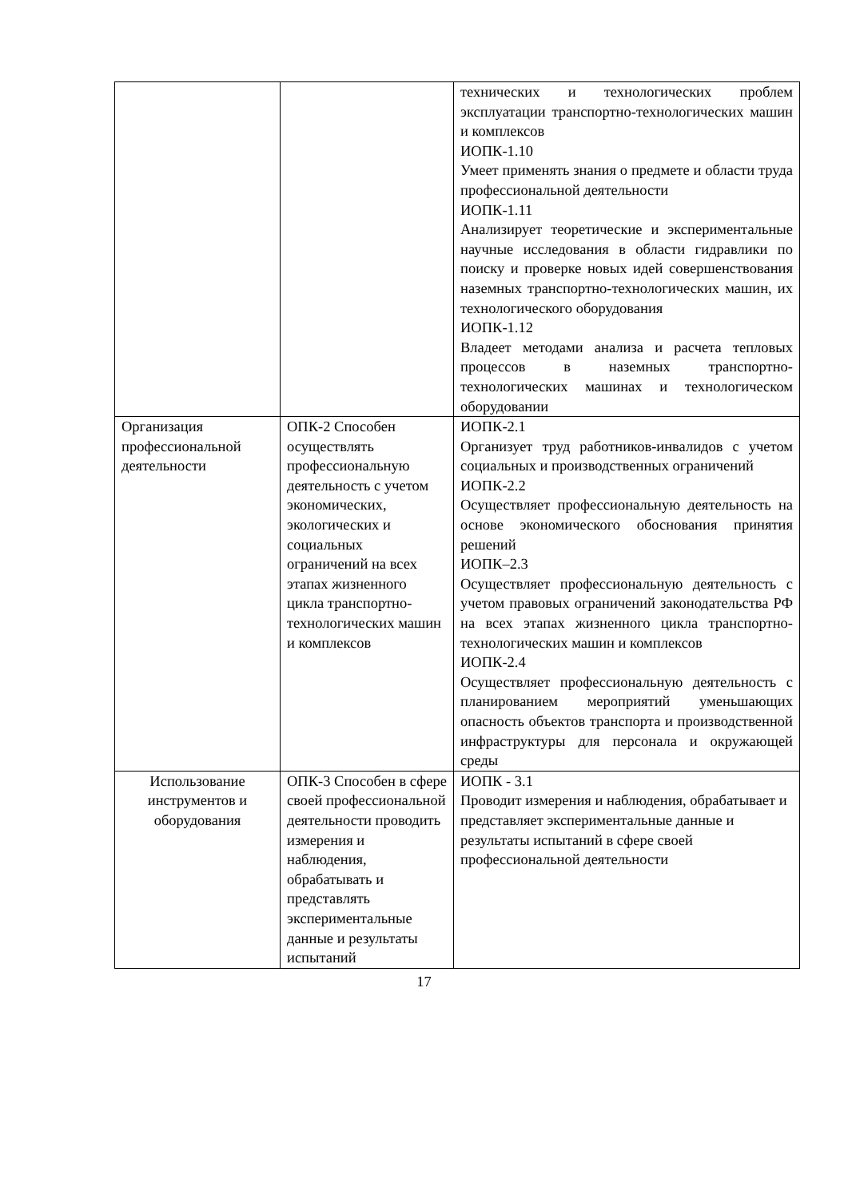| | | технических и технологических проблем эксплуатации транспортно-технологических машин и комплексов ИОПК-1.10 Умеет применять знания о предмете и области труда профессиональной деятельности ИОПК-1.11 Анализирует теоретические и экспериментальные научные исследования в области гидравлики по поиску и проверке новых идей совершенствования наземных транспортно-технологических машин, их технологического оборудования ИОПК-1.12 Владеет методами анализа и расчета тепловых процессов в наземных транспортно-технологических машинах и технологическом оборудовании |
| Организация профессиональной деятельности | ОПК-2 Способен осуществлять профессиональную деятельность с учетом экономических, экологических и социальных ограничений на всех этапах жизненного цикла транспортно-технологических машин и комплексов | ИОПК-2.1 Организует труд работников-инвалидов с учетом социальных и производственных ограничений ИОПК-2.2 Осуществляет профессиональную деятельность на основе экономического обоснования принятия решений ИОПК–2.3 Осуществляет профессиональную деятельность с учетом правовых ограничений законодательства РФ на всех этапах жизненного цикла транспортно-технологических машин и комплексов ИОПК-2.4 Осуществляет профессиональную деятельность с планированием мероприятий уменьшающих опасность объектов транспорта и производственной инфраструктуры для персонала и окружающей среды |
| Использование инструментов и оборудования | ОПК-3 Способен в сфере своей профессиональной деятельности проводить измерения и наблюдения, обрабатывать и представлять экспериментальные данные и результаты испытаний | ИОПК - 3.1 Проводит измерения и наблюдения, обрабатывает и представляет экспериментальные данные и результаты испытаний в сфере своей профессиональной деятельности |
17